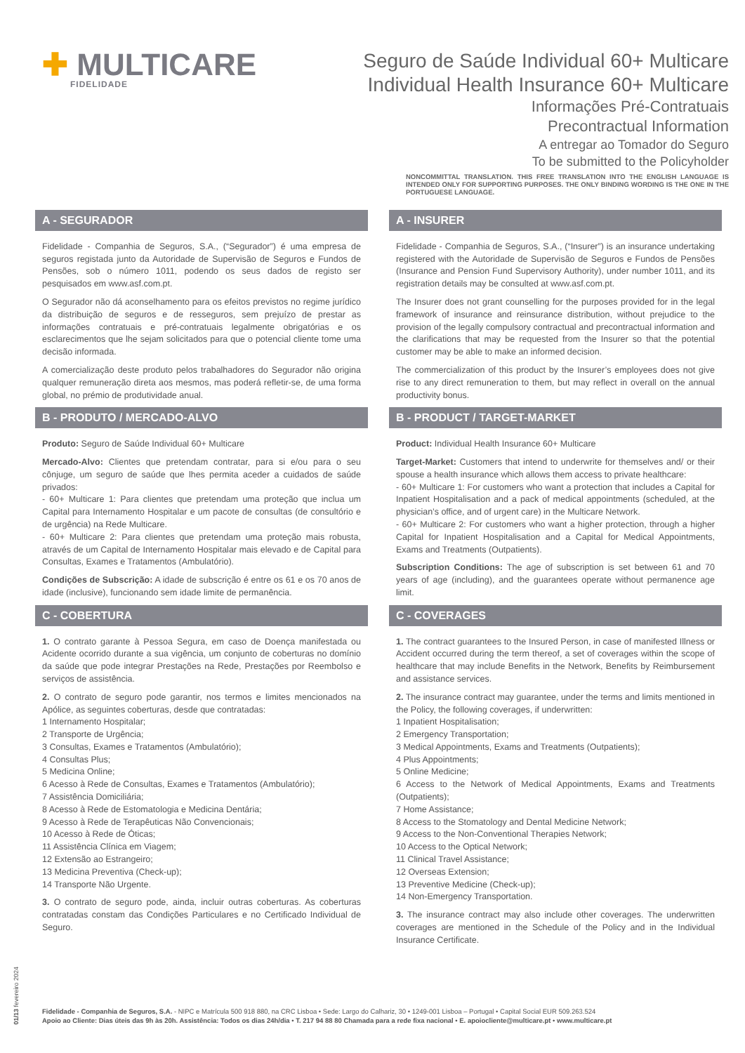✚ MULTICARE
FIDELIDADE
Seguro de Saúde Individual 60+ Multicare
Individual Health Insurance 60+ Multicare
Informações Pré-Contratuais
Precontractual Information
A entregar ao Tomador do Seguro
To be submitted to the Policyholder
NONCOMMITTAL TRANSLATION. THIS FREE TRANSLATION INTO THE ENGLISH LANGUAGE IS INTENDED ONLY FOR SUPPORTING PURPOSES. THE ONLY BINDING WORDING IS THE ONE IN THE PORTUGUESE LANGUAGE.
A - SEGURADOR
Fidelidade - Companhia de Seguros, S.A., (“Segurador”) é uma empresa de seguros registada junto da Autoridade de Supervisão de Seguros e Fundos de Pensões, sob o número 1011, podendo os seus dados de registo ser pesquisados em www.asf.com.pt.
O Segurador não dá aconselhamento para os efeitos previstos no regime jurídico da distribuição de seguros e de resseguros, sem prejuízo de prestar as informações contratuais e pré-contratuais legalmente obrigatórias e os esclarecimentos que lhe sejam solicitados para que o potencial cliente tome uma decisão informada.
A comercialização deste produto pelos trabalhadores do Segurador não origina qualquer remuneração direta aos mesmos, mas poderá refletir-se, de uma forma global, no prémio de produtividade anual.
B - PRODUTO / MERCADO-ALVO
Produto: Seguro de Saúde Individual 60+ Multicare
Mercado-Alvo: Clientes que pretendam contratar, para si e/ou para o seu cônjuge, um seguro de saúde que lhes permita aceder a cuidados de saúde privados:
- 60+ Multicare 1: Para clientes que pretendam uma proteção que inclua um Capital para Internamento Hospitalar e um pacote de consultas (de consultório e de urgência) na Rede Multicare.
- 60+ Multicare 2: Para clientes que pretendam uma proteção mais robusta, através de um Capital de Internamento Hospitalar mais elevado e de Capital para Consultas, Exames e Tratamentos (Ambulatório).
Condições de Subscrição: A idade de subscrição é entre os 61 e os 70 anos de idade (inclusive), funcionando sem idade limite de permanência.
C - COBERTURA
1. O contrato garante à Pessoa Segura, em caso de Doença manifestada ou Acidente ocorrido durante a sua vigência, um conjunto de coberturas no domínio da saúde que pode integrar Prestações na Rede, Prestações por Reembolso e serviços de assistência.
2. O contrato de seguro pode garantir, nos termos e limites mencionados na Apólice, as seguintes coberturas, desde que contratadas:
1 Internamento Hospitalar;
2 Transporte de Urgência;
3 Consultas, Exames e Tratamentos (Ambulatório);
4 Consultas Plus;
5 Medicina Online;
6 Acesso à Rede de Consultas, Exames e Tratamentos (Ambulatório);
7 Assistência Domiciliária;
8 Acesso à Rede de Estomatologia e Medicina Dentária;
9 Acesso à Rede de Terapêuticas Não Convencionais;
10 Acesso à Rede de Óticas;
11 Assistência Clínica em Viagem;
12 Extensão ao Estrangeiro;
13 Medicina Preventiva (Check-up);
14 Transporte Não Urgente.
3. O contrato de seguro pode, ainda, incluir outras coberturas. As coberturas contratadas constam das Condições Particulares e no Certificado Individual de Seguro.
A - INSURER
Fidelidade - Companhia de Seguros, S.A., (“Insurer”) is an insurance undertaking registered with the Autoridade de Supervisão de Seguros e Fundos de Pensões (Insurance and Pension Fund Supervisory Authority), under number 1011, and its registration details may be consulted at www.asf.com.pt.
The Insurer does not grant counselling for the purposes provided for in the legal framework of insurance and reinsurance distribution, without prejudice to the provision of the legally compulsory contractual and precontractual information and the clarifications that may be requested from the Insurer so that the potential customer may be able to make an informed decision.
The commercialization of this product by the Insurer’s employees does not give rise to any direct remuneration to them, but may reflect in overall on the annual productivity bonus.
B - PRODUCT / TARGET-MARKET
Product: Individual Health Insurance 60+ Multicare
Target-Market: Customers that intend to underwrite for themselves and/ or their spouse a health insurance which allows them access to private healthcare:
- 60+ Multicare 1: For customers who want a protection that includes a Capital for Inpatient Hospitalisation and a pack of medical appointments (scheduled, at the physician’s office, and of urgent care) in the Multicare Network.
- 60+ Multicare 2: For customers who want a higher protection, through a higher Capital for Inpatient Hospitalisation and a Capital for Medical Appointments, Exams and Treatments (Outpatients).
Subscription Conditions: The age of subscription is set between 61 and 70 years of age (including), and the guarantees operate without permanence age limit.
C - COVERAGES
1. The contract guarantees to the Insured Person, in case of manifested Illness or Accident occurred during the term thereof, a set of coverages within the scope of healthcare that may include Benefits in the Network, Benefits by Reimbursement and assistance services.
2. The insurance contract may guarantee, under the terms and limits mentioned in the Policy, the following coverages, if underwritten:
1 Inpatient Hospitalisation;
2 Emergency Transportation;
3 Medical Appointments, Exams and Treatments (Outpatients);
4 Plus Appointments;
5 Online Medicine;
6 Access to the Network of Medical Appointments, Exams and Treatments (Outpatients);
7 Home Assistance;
8 Access to the Stomatology and Dental Medicine Network;
9 Access to the Non-Conventional Therapies Network;
10 Access to the Optical Network;
11 Clinical Travel Assistance;
12 Overseas Extension;
13 Preventive Medicine (Check-up);
14 Non-Emergency Transportation.
3. The insurance contract may also include other coverages. The underwritten coverages are mentioned in the Schedule of the Policy and in the Individual Insurance Certificate.
01/13 fevereiro 2024
Fidelidade - Companhia de Seguros, S.A. - NIPC e Matrícula 500 918 880, na CRC Lisboa • Sede: Largo do Calhariz, 30 • 1249-001 Lisboa – Portugal • Capital Social EUR 509.263.524
Apoio ao Cliente: Dias úteis das 9h às 20h. Assistência: Todos os dias 24h/dia • T. 217 94 88 80 Chamada para a rede fixa nacional • E. apoiocliente@multicare.pt • www.multicare.pt